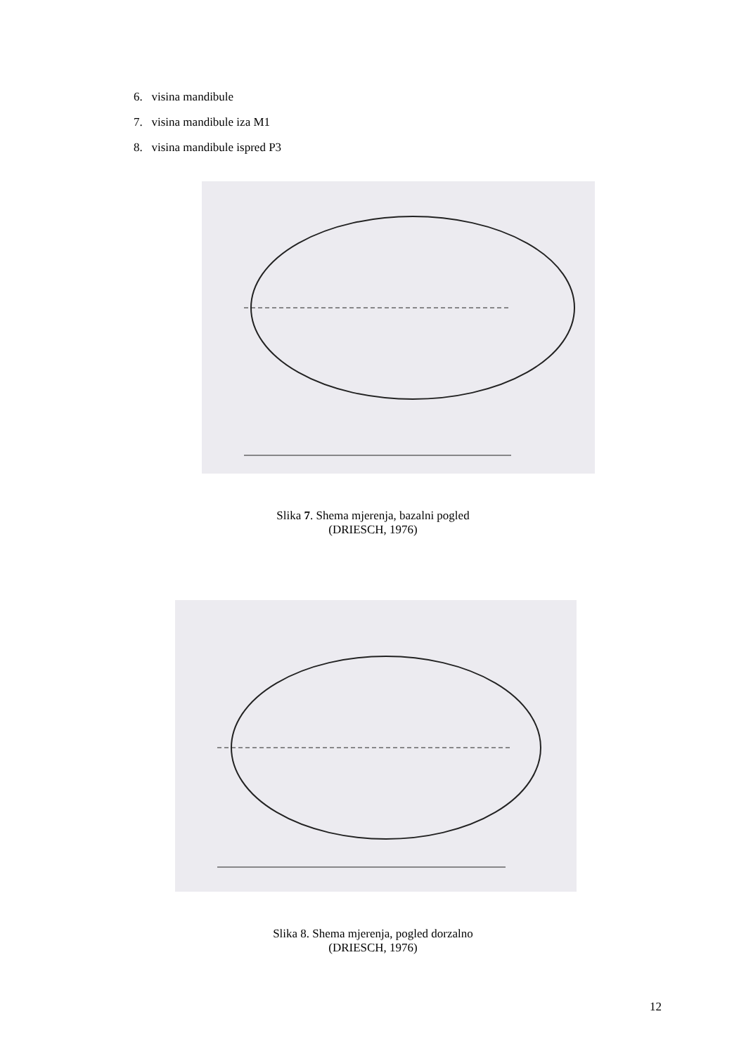6. visina mandibule
7. visina mandibule iza M1
8. visina mandibule ispred P3
Slika 7. Shema mjerenja, bazalni pogled
(DRIESCH, 1976)
Slika 8. Shema mjerenja, pogled dorzalno
(DRIESCH, 1976)
12